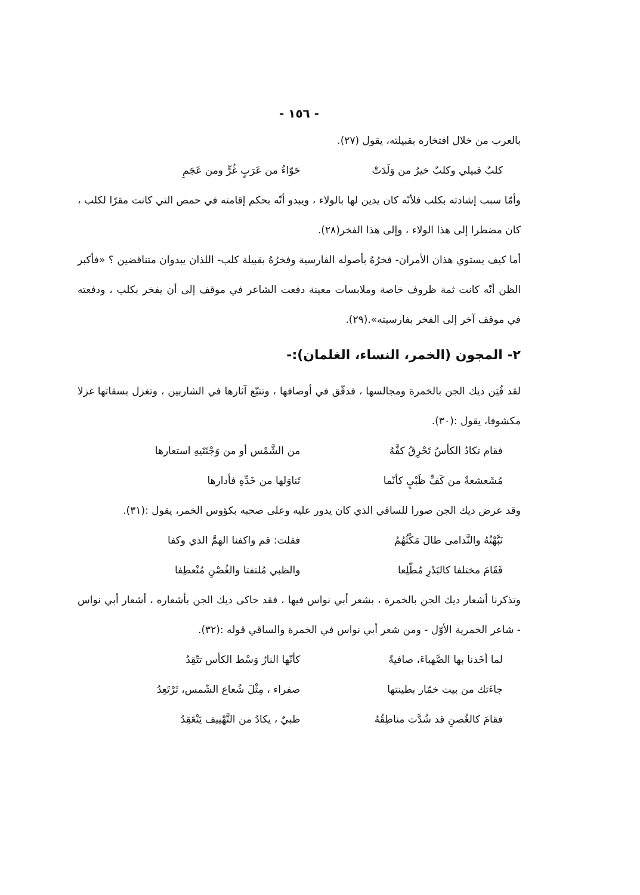- ١٥٦ -
بالعرب من خلال افتخاره بقبيلته، يقول (٢٧).
كلبٌ قبيلي وكلبٌ خيرُ من وَلَدَتْ حَوّاءُ من عَرَبٍ غُرٍّ ومن عَجَمِ
وأمّا سبب إشادته بكلب فلأنّه كان يدين لها بالولاء ، ويبدو أنّه بحكم إقامته في حمص التي كانت مقرًا لكلب ، كان مضطرا إلى هذا الولاء ، وإلى هذا الفخر(٢٨).
أما كيف يستوي هذان الأمران- فخرُهُ بأصوله الفارسية وفخرُهُ بقبيلة كلب- اللذان يبدوان متناقضين ؟ «فأكبر الظن أنّه كانت ثمة ظروف خاصة وملابسات معينة دفعت الشاعر في موقف إلى أن يفخر بكلب ، ودفعته في موقف آخر إلى الفخر بفارسيته».(٢٩).
٢- المجون (الخمر، النساء، الغلمان):-
لقد فُتِن ديك الجن بالخمرة ومجالسها ، فدقّق في أوصافها ، وتتبّع آثارها في الشاربين ، وتغزل بسقاتها غزلا مكشوفا، يقول :(٣٠).
فقام تكادُ الكأسُ تَحْرِقُ كفَّهُ من الشَّمْس أو من وَجْنَتَيهِ استعارها
مُشَعشعةٌ من كَفِّ ظَبْيٍ كأنّما تَناوَلها من خَدِّهِ فأدارها
وقد عرض ديك الجن صورا للساقي الذي كان يدور عليه وعلى صحبه بكؤوس الخمر، يقول :(٣١).
نَبَّهْتُهُ والنَّدامى طالَ مَكْثُهُمُ فقلت: قم واكفنا الهمَّ الذي وكفا
فَقَامَ مختلفا كالبَدْرِ مُطّلِعا والظبي مُلتفتا والغُصْنِ مُنْعطِفا
وتذكرنا أشعار ديك الجن بالخمرة ، بشعر أبي نواس فيها ، فقد حاكى ديك الجن بأشعاره ، أشعار أبي نواس - شاعر الخمرية الأوّل - ومن شعر أبي نواس في الخمرة والساقي قوله :(٣٢).
لما أخَذنا بها الصَّهباءَ، صافيةً كأنّها النارُ وَسْط الكأس تتّقِدُ
جاءَتك من بيت خمّار بطينتها صفراء ، مِثْلَ شُعاع الشّمس، تَرْتَعِدُ
فقامَ كالغُصنِ قد شُدَّت مناطِقُهُ ظبيٌ ، يكادُ من التَّهْييف يَنْعَقِدُ